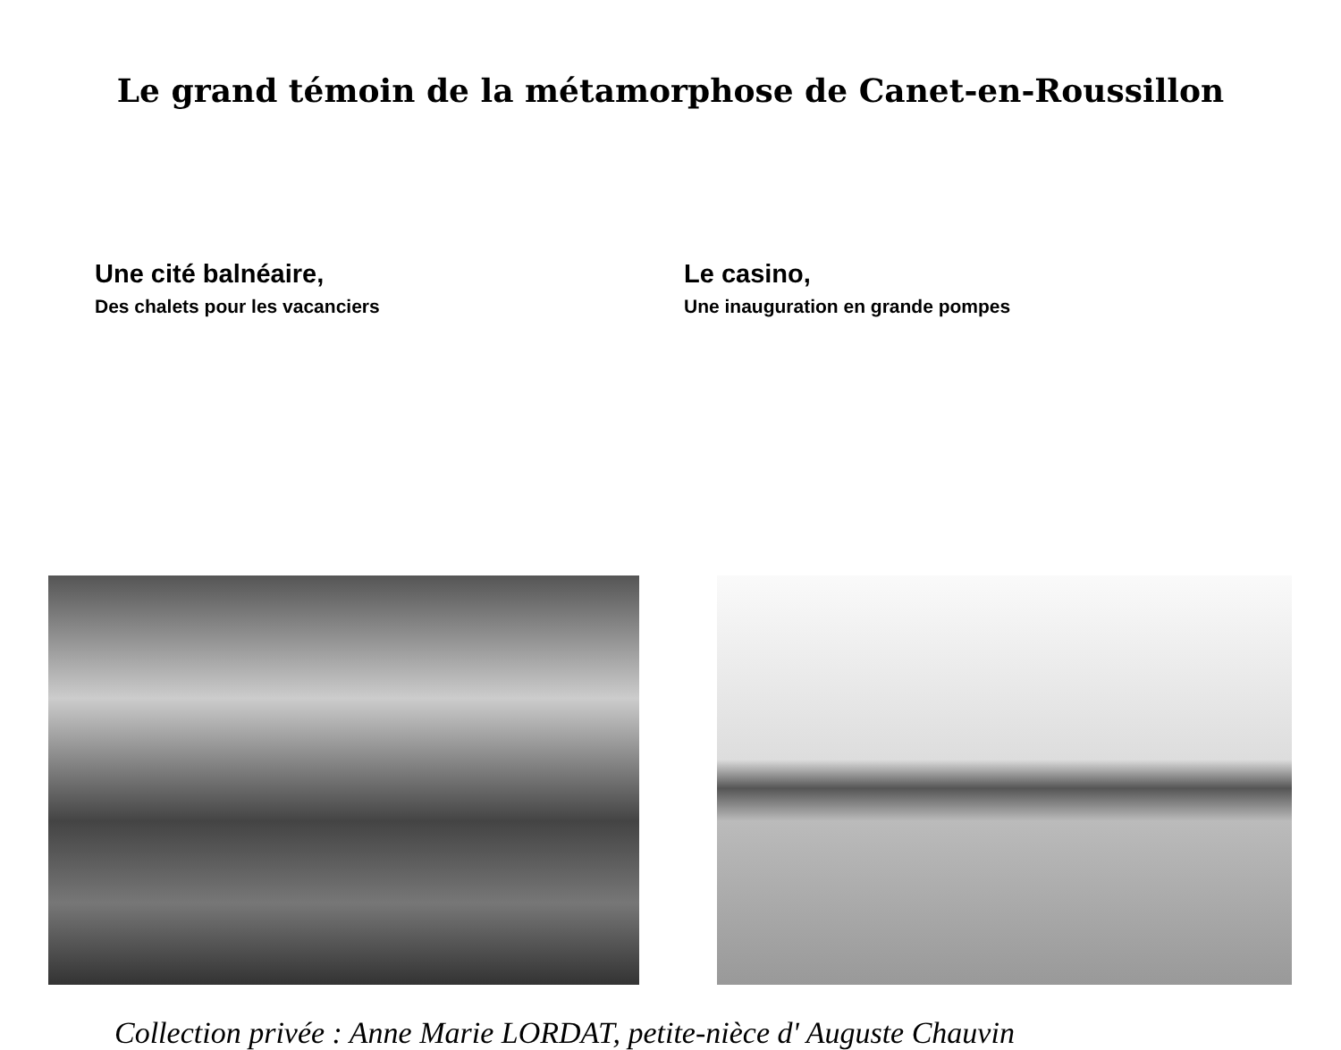Le grand témoin de la métamorphose de Canet-en-Roussillon
Une cité balnéaire,
Des chalets pour les vacanciers
Le casino,
Une inauguration en grande pompes
Collection privée : Anne Marie LORDAT, petite-nièce d' Auguste Chauvin